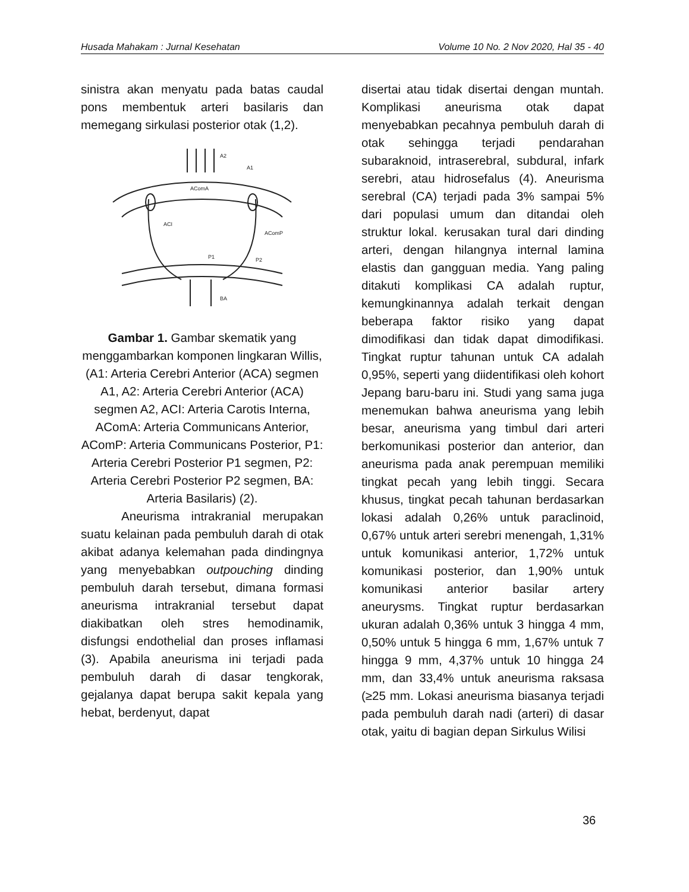Husada Mahakam : Jurnal Kesehatan Volume 10 No. 2 Nov 2020, Hal 35 - 40
sinistra akan menyatu pada batas caudal pons membentuk arteri basilaris dan memegang sirkulasi posterior otak (1,2).
A2
A1
AComA
ACI
AComP
P1
P2
BA
Gambar 1. Gambar skematik yang menggambarkan komponen lingkaran Willis, (A1: Arteria Cerebri Anterior (ACA) segmen A1, A2: Arteria Cerebri Anterior (ACA) segmen A2, ACI: Arteria Carotis Interna, AComA: Arteria Communicans Anterior, AComP: Arteria Communicans Posterior, P1: Arteria Cerebri Posterior P1 segmen, P2: Arteria Cerebri Posterior P2 segmen, BA: Arteria Basilaris) (2).
Aneurisma intrakranial merupakan suatu kelainan pada pembuluh darah di otak akibat adanya kelemahan pada dindingnya yang menyebabkan outpouching dinding pembuluh darah tersebut, dimana formasi aneurisma intrakranial tersebut dapat diakibatkan oleh stres hemodinamik, disfungsi endothelial dan proses inflamasi (3). Apabila aneurisma ini terjadi pada pembuluh darah di dasar tengkorak, gejalanya dapat berupa sakit kepala yang hebat, berdenyut, dapat
disertai atau tidak disertai dengan muntah. Komplikasi aneurisma otak dapat menyebabkan pecahnya pembuluh darah di otak sehingga terjadi pendarahan subaraknoid, intraserebral, subdural, infark serebri, atau hidrosefalus (4). Aneurisma serebral (CA) terjadi pada 3% sampai 5% dari populasi umum dan ditandai oleh struktur lokal. kerusakan tural dari dinding arteri, dengan hilangnya internal lamina elastis dan gangguan media. Yang paling ditakuti komplikasi CA adalah ruptur, kemungkinannya adalah terkait dengan beberapa faktor risiko yang dapat dimodifikasi dan tidak dapat dimodifikasi. Tingkat ruptur tahunan untuk CA adalah 0,95%, seperti yang diidentifikasi oleh kohort Jepang baru-baru ini. Studi yang sama juga menemukan bahwa aneurisma yang lebih besar, aneurisma yang timbul dari arteri berkomunikasi posterior dan anterior, dan aneurisma pada anak perempuan memiliki tingkat pecah yang lebih tinggi. Secara khusus, tingkat pecah tahunan berdasarkan lokasi adalah 0,26% untuk paraclinoid, 0,67% untuk arteri serebri menengah, 1,31% untuk komunikasi anterior, 1,72% untuk komunikasi posterior, dan 1,90% untuk komunikasi anterior basilar artery aneurysms. Tingkat ruptur berdasarkan ukuran adalah 0,36% untuk 3 hingga 4 mm, 0,50% untuk 5 hingga 6 mm, 1,67% untuk 7 hingga 9 mm, 4,37% untuk 10 hingga 24 mm, dan 33,4% untuk aneurisma raksasa (≥25 mm. Lokasi aneurisma biasanya terjadi pada pembuluh darah nadi (arteri) di dasar otak, yaitu di bagian depan Sirkulus Wilisi
36